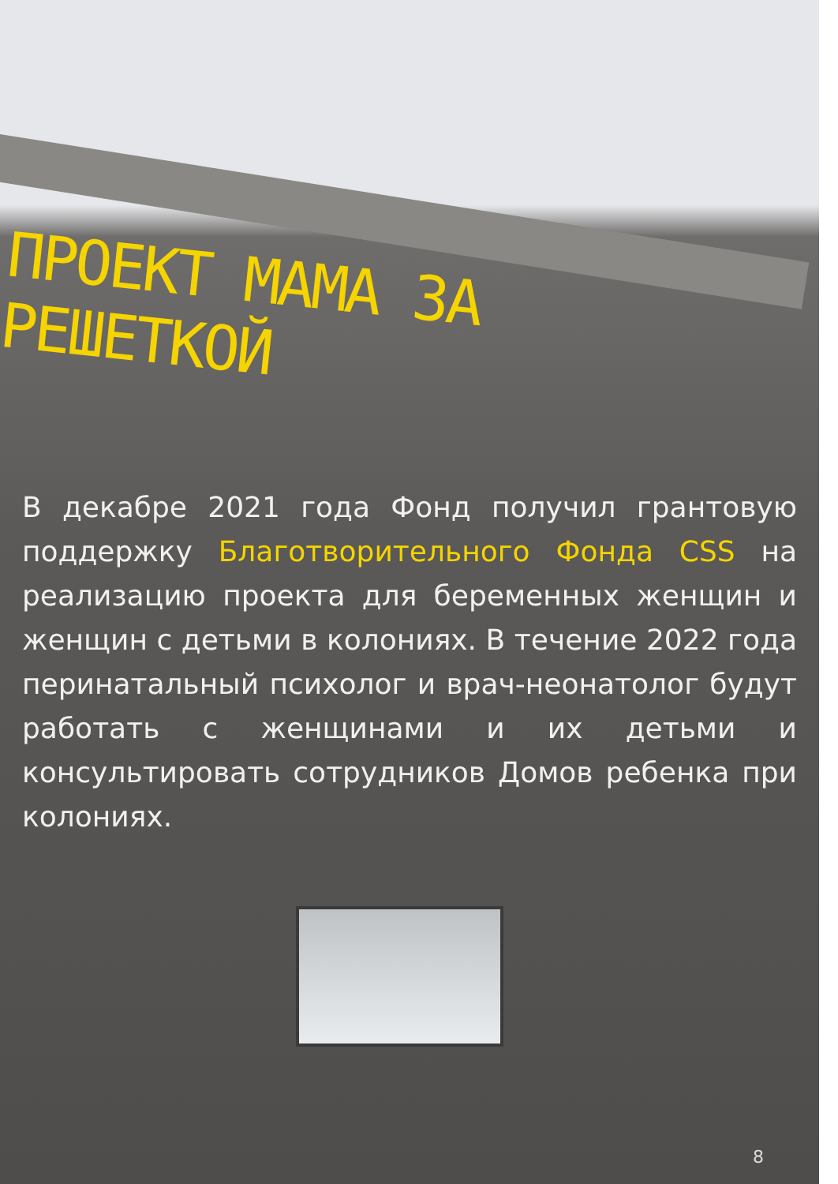ПРОЕКТ МАМА ЗА РЕШЕТКОЙ
В декабре 2021 года Фонд получил грантовую поддержку Благотворительного Фонда CSS на реализацию проекта для беременных женщин и женщин с детьми в колониях. В течение 2022 года перинатальный психолог и врач-неонатолог будут работать с женщинами и их детьми и консультировать сотрудников Домов ребенка при колониях.
8